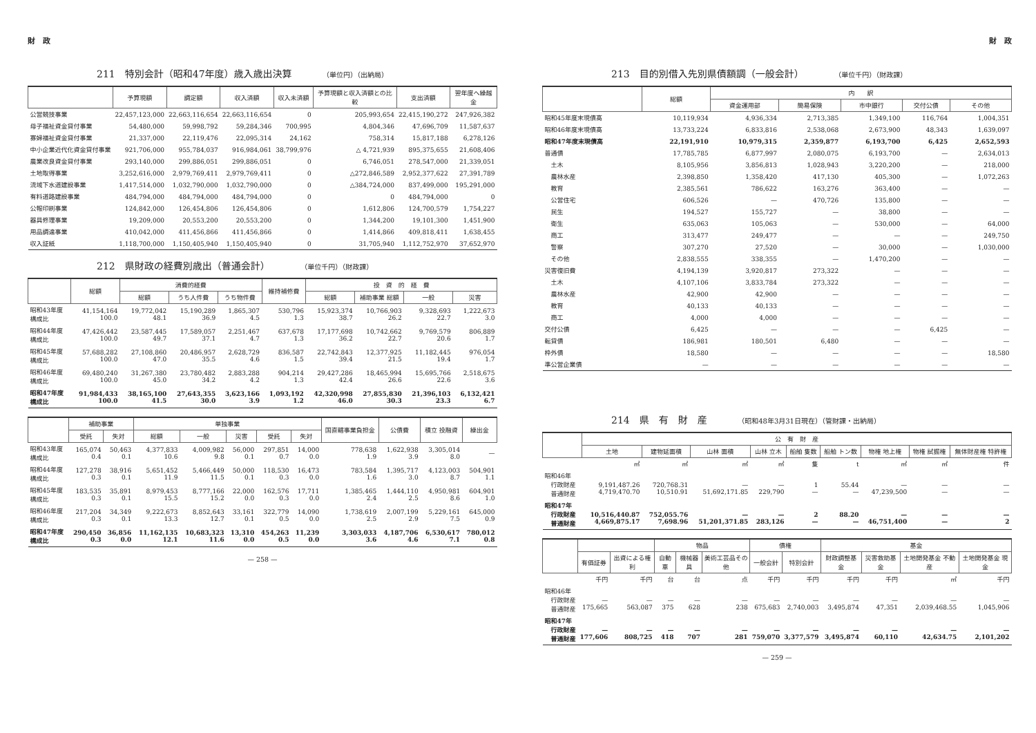財　政
211　特別会計（昭和47年度）歳入歳出決算 （単位円）（出納局）
| | 予算現額 | 調定額 | 収入済額 | 収入未済額 | 予算現額と収入済額との比較 | 支出済額 | 翌年度へ繰越金 |
| --- | --- | --- | --- | --- | --- | --- | --- |
| 公営競技事業 | 22,457,123,000 | 22,663,116,654 | 22,663,116,654 | 0 | 205,993,654 | 22,415,190,272 | 247,926,382 |
| 母子福祉資金貸付事業 | 54,480,000 | 59,998,792 | 59,284,346 | 700,995 | 4,804,346 | 47,696,709 | 11,587,637 |
| 寡婦福祉資金貸付事業 | 21,337,000 | 22,119,476 | 22,095,314 | 24,162 | 758,314 | 15,817,188 | 6,278,126 |
| 中小企業近代化資金貸付事業 | 921,706,000 | 955,784,037 | 916,984,061 | 38,799,976 | △ 4,721,939 | 895,375,655 | 21,608,406 |
| 農業改良資金貸付事業 | 293,140,000 | 299,886,051 | 299,886,051 | 0 | 6,746,051 | 278,547,000 | 21,339,051 |
| 土地取得事業 | 3,252,616,000 | 2,979,769,411 | 2,979,769,411 | 0 | △272,846,589 | 2,952,377,622 | 27,391,789 |
| 流域下水道建設事業 | 1,417,514,000 | 1,032,790,000 | 1,032,790,000 | 0 | △384,724,000 | 837,499,000 | 195,291,000 |
| 有料道路建設事業 | 484,794,000 | 484,794,000 | 484,794,000 | 0 | 0 | 484,794,000 | 0 |
| 公報印刷事業 | 124,842,000 | 126,454,806 | 126,454,806 | 0 | 1,612,806 | 124,700,579 | 1,754,227 |
| 器具修理事業 | 19,209,000 | 20,553,200 | 20,553,200 | 0 | 1,344,200 | 19,101,300 | 1,451,900 |
| 用品調達事業 | 410,042,000 | 411,456,866 | 411,456,866 | 0 | 1,414,866 | 409,818,411 | 1,638,455 |
| 収入証紙 | 1,118,700,000 | 1,150,405,940 | 1,150,405,940 | 0 | 31,705,940 | 1,112,752,970 | 37,652,970 |
212　県財政の経費別歳出（普通会計） （単位千円）（財政課）
| | 総額 | 消費的経費 | | | 維持補修費 | 投 資 的 経 費 | | | |
| --- | --- | --- | --- | --- | --- | --- | --- | --- | --- |
| | | 総額 | うち人件費 | うち物件費 | | 総額 | 補助事業 総額 | 一般 | 災害 |
| 昭和43年度 構成比 | 41,154,164 100.0 | 19,772,042 48.1 | 15,190,289 36.9 | 1,865,307 4.5 | 530,796 1.3 | 15,923,374 38.7 | 10,766,903 26.2 | 9,328,693 22.7 | 1,222,673 3.0 |
| 昭和44年度 構成比 | 47,426,442 100.0 | 23,587,445 49.7 | 17,589,057 37.1 | 2,251,467 4.7 | 637,678 1.3 | 17,177,698 36.2 | 10,742,662 22.7 | 9,769,579 20.6 | 806,889 1.7 |
| 昭和45年度 構成比 | 57,688,282 100.0 | 27,108,860 47.0 | 20,486,957 35.5 | 2,628,729 4.6 | 836,587 1.5 | 22,742,843 39.4 | 12,377,925 21.5 | 11,182,445 19.4 | 976,054 1.7 |
| 昭和46年度 構成比 | 69,480,240 100.0 | 31,267,380 45.0 | 23,780,482 34.2 | 2,883,288 4.2 | 904,214 1.3 | 29,427,286 42.4 | 18,465,994 26.6 | 15,695,766 22.6 | 2,518,675 3.6 |
| 昭和47年度 構成比 | 91,984,433 100.0 | 38,165,100 41.5 | 27,643,355 30.0 | 3,623,166 3.9 | 1,093,192 1.2 | 42,320,998 46.0 | 27,855,830 30.3 | 21,396,103 23.3 | 6,132,421 6.7 |
| | 補助事業 | | 単独事業 | | | | | 国直轄事業負担金 | 公債費 | 積立 投融資 | 繰出金 |
| --- | --- | --- | --- | --- | --- | --- | --- | --- | --- | --- | --- |
| | 受託 | 失対 | 総額 | 一般 | 災害 | 受託 | 失対 | | | | |
| 昭和43年度 構成比 | 165,074 0.4 | 50,463 0.1 | 4,377,833 10.6 | 4,009,982 9.8 | 56,000 0.1 | 297,851 0.7 | 14,000 0.0 | 778,638 1.9 | 1,622,938 3.9 | 3,305,014 8.0 | — |
| 昭和44年度 構成比 | 127,278 0.3 | 38,916 0.1 | 5,651,452 11.9 | 5,466,449 11.5 | 50,000 0.1 | 118,530 0.3 | 16,473 0.0 | 783,584 1.6 | 1,395,717 3.0 | 4,123,003 8.7 | 504,901 1.1 |
| 昭和45年度 構成比 | 183,535 0.3 | 35,891 0.1 | 8,979,453 15.5 | 8,777,166 15.2 | 22,000 0.0 | 162,576 0.3 | 17,711 0.0 | 1,385,465 2.4 | 1,444,110 2.5 | 4,950,981 8.6 | 604,901 1.0 |
| 昭和46年度 構成比 | 217,204 0.3 | 34,349 0.1 | 9,222,673 13.3 | 8,852,643 12.7 | 33,161 0.1 | 322,779 0.5 | 14,090 0.0 | 1,738,619 2.5 | 2,007,199 2.9 | 5,229,161 7.5 | 645,000 0.9 |
| 昭和47年度 構成比 | 290,450 0.3 | 36,856 0.0 | 11,162,135 12.1 | 10,683,323 11.6 | 13,310 0.0 | 454,263 0.5 | 11,239 0.0 | 3,303,033 3.6 | 4,187,706 4.6 | 6,530,617 7.1 | 780,012 0.8 |
— 258 —
財　政
213　目的別借入先別県債額調（一般会計） （単位千円）（財政課）
| | 総額 | 内 訳 | | | | |
| --- | --- | --- | --- | --- | --- | --- |
| | | 資金運用部 | 簡易保険 | 市中銀行 | 交付公債 | その他 |
| 昭和45年度末現債高 | 10,119,934 | 4,936,334 | 2,713,385 | 1,349,100 | 116,764 | 1,004,351 |
| 昭和46年度末現債高 | 13,733,224 | 6,833,816 | 2,538,068 | 2,673,900 | 48,343 | 1,639,097 |
| 昭和47年度末現債高 | 22,191,910 | 10,979,315 | 2,359,877 | 6,193,700 | 6,425 | 2,652,593 |
| 普通債 | 17,785,785 | 6,877,997 | 2,080,075 | 6,193,700 | — | 2,634,013 |
| 土木 | 8,105,956 | 3,856,813 | 1,028,943 | 3,220,200 | — | 218,000 |
| 農林水産 | 2,398,850 | 1,358,420 | 417,130 | 405,300 | — | 1,072,263 |
| 教育 | 2,385,561 | 786,622 | 163,276 | 363,400 | — | — |
| 公営住宅 | 606,526 | — | 470,726 | 135,800 | — | — |
| 民生 | 194,527 | 155,727 | — | 38,800 | — | — |
| 衛生 | 635,063 | 105,063 | — | 530,000 | — | 64,000 |
| 商工 | 313,477 | 249,477 | — | — | — | 249,750 |
| 警察 | 307,270 | 27,520 | — | 30,000 | — | 1,030,000 |
| その他 | 2,838,555 | 338,355 | — | 1,470,200 | — | — |
| 災害復旧費 | 4,194,139 | 3,920,817 | 273,322 | — | — | — |
| 土木 | 4,107,106 | 3,833,784 | 273,322 | — | — | — |
| 農林水産 | 42,900 | 42,900 | — | — | — | — |
| 教育 | 40,133 | 40,133 | — | — | — | — |
| 商工 | 4,000 | 4,000 | — | — | — | — |
| 交付公債 | 6,425 | — | — | — | 6,425 | — |
| 転貸債 | 186,981 | 180,501 | 6,480 | — | — | — |
| 枠外債 | 18,580 | — | — | — | — | 18,580 |
| 準公営企業債 | — | — | — | — | — | — |
214　県　有　財　産 （昭和48年3月31日現在）（管財課・出納局）
| | 公 有 財 産 | | | | | | | | |
| --- | --- | --- | --- | --- | --- | --- | --- | --- | --- |
| | 土地 | 建物延面積 | 山林 面積 | 山林 立木 | 船舶 隻数 | 船舶 トン数 | 物権 地上権 | 物権 試掘権 | 無体財産権 特許権 |
| | ㎡ | ㎡ | ㎡ | ㎡ | 隻 | t | ㎡ | ㎡ | 件 |
| 昭和46年 行政財産 普通財産 | 9,191,487.26 4,719,470.70 | 720,768.31 10,510.91 | — 51,692,171.85 | — 229,790 | 1 — | 55.44 — | — 47,239,500 | — — | — — |
| 昭和47年 行政財産 普通財産 | 10,516,440.87 4,669,875.17 | 752,055.76 7,698.96 | — 51,201,371.85 | — 283,126 | 2 — | 88.20 — | — 46,751,400 | — — | — 2 |
| | | | 物品 | | | 債権 | | 基金 | | | |
| --- | --- | --- | --- | --- | --- | --- | --- | --- | --- | --- | --- |
| | 有価証券 | 出資による権利 | 自動車 | 機械器具 | 美術工芸品その他 | 一般会計 | 特別会計 | 財政調整基金 | 災害救助基金 | 土地開発基金 不動産 | 土地開発基金 現金 |
| | 千円 | 千円 | 台 | 台 | 点 | 千円 | 千円 | 千円 | 千円 | ㎡ | 千円 |
| 昭和46年 行政財産 普通財産 | — 175,665 | — 563,087 | — 375 | — 628 | — 238 | — 675,683 | — 2,740,003 | — 3,495,874 | — 47,351 | — 2,039,468.55 | — 1,045,906 |
| 昭和47年 行政財産 普通財産 | — 177,606 | — 808,725 | — 418 | — 707 | — 281 | — 759,070 | — 3,377,579 | — 3,495,874 | — 60,110 | — 42,634.75 | — 2,101,202 |
— 259 —